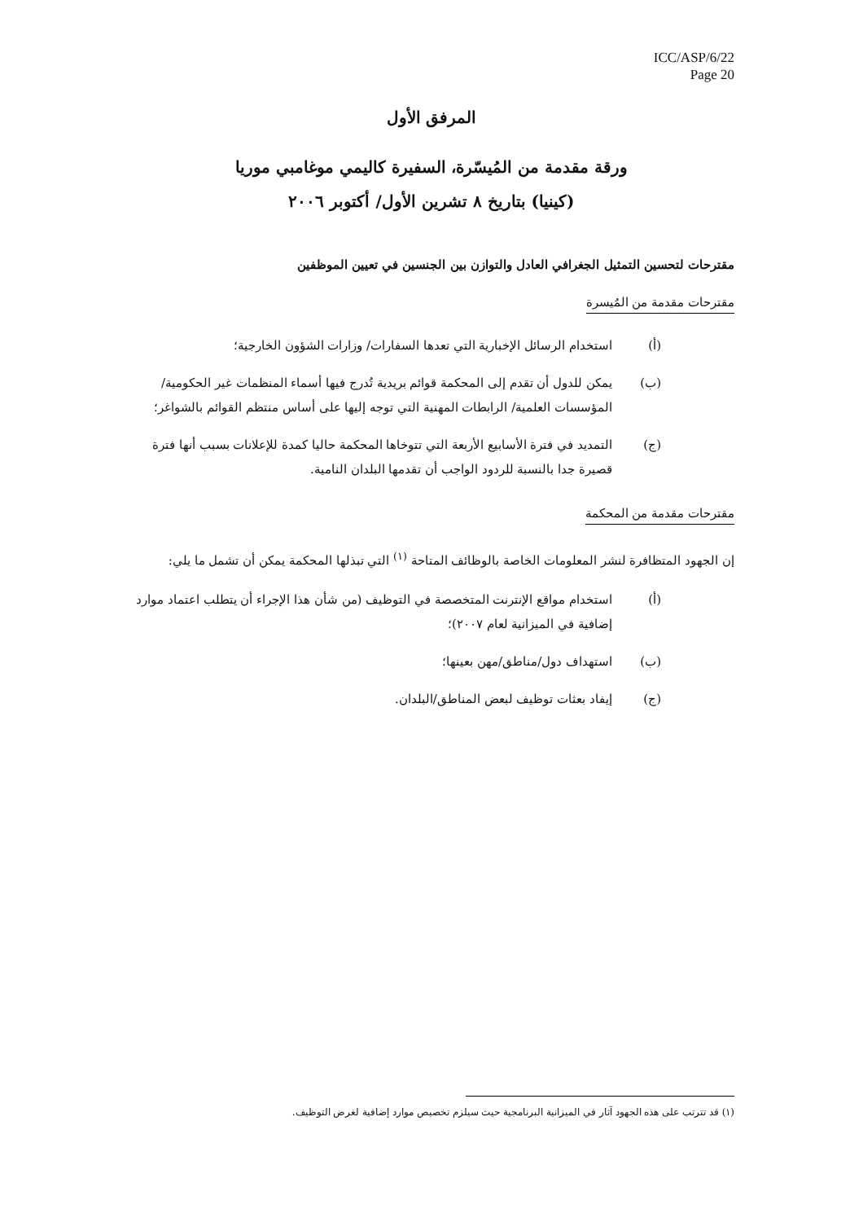ICC/ASP/6/22
Page 20
المرفق الأول
ورقة مقدمة من المُيسّرة، السفيرة كاليمي موغامبي موريا
(كينيا) بتاريخ ٨ تشرين الأول/ أكتوبر ٢٠٠٦
مقترحات لتحسين التمثيل الجغرافي العادل والتوازن بين الجنسين في تعيين الموظفين
مقترحات مقدمة من المُيسرة
(أ) استخدام الرسائل الإخبارية التي تعدها السفارات/ وزارات الشؤون الخارجية؛
(ب) يمكن للدول أن تقدم إلى المحكمة قوائم بريدية تُدرج فيها أسماء المنظمات غير الحكومية/ المؤسسات العلمية/ الرابطات المهنية التي توجه إليها على أساس منتظم القوائم بالشواغر؛
(ج) التمديد في فترة الأسابيع الأربعة التي تتوخاها المحكمة حاليا كمدة للإعلانات بسبب أنها فترة قصيرة جدا بالنسبة للردود الواجب أن تقدمها البلدان النامية.
مقترحات مقدمة من المحكمة
إن الجهود المتظافرة لنشر المعلومات الخاصة بالوظائف المتاحة <sup>(١)</sup> التي تبذلها المحكمة يمكن أن تشمل ما يلي:
(أ) استخدام مواقع الإنترنت المتخصصة في التوظيف (من شأن هذا الإجراء أن يتطلب اعتماد موارد إضافية في الميزانية لعام ٢٠٠٧)؛
(ب) استهداف دول/مناطق/مهن بعينها؛
(ج) إيفاد بعثات توظيف لبعض المناطق/البلدان.
(١) قد تترتب على هذه الجهود آثار في الميزانية البرنامجية حيث سيلزم تخصيص موارد إضافية لغرض التوظيف.